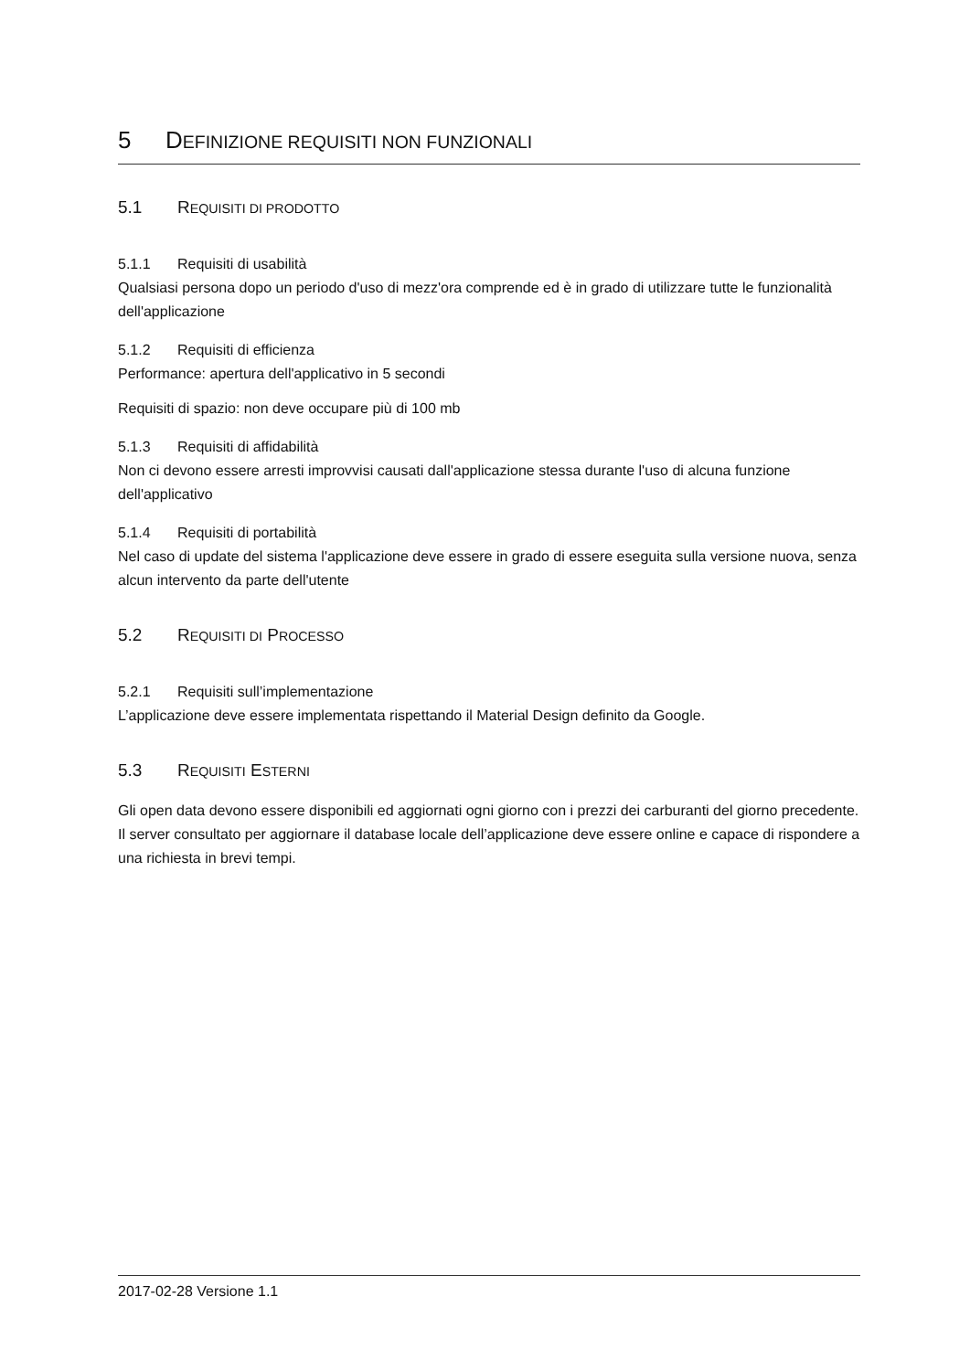5 DEFINIZIONE REQUISITI NON FUNZIONALI
5.1 REQUISITI DI PRODOTTO
5.1.1 Requisiti di usabilità
Qualsiasi persona dopo un periodo d'uso di mezz'ora comprende ed è in grado di utilizzare tutte le funzionalità dell'applicazione
5.1.2 Requisiti di efficienza
Performance: apertura dell'applicativo in 5 secondi
Requisiti di spazio: non deve occupare più di 100 mb
5.1.3 Requisiti di affidabilità
Non ci devono essere arresti improvvisi causati dall'applicazione stessa durante l'uso di alcuna funzione dell'applicativo
5.1.4 Requisiti di portabilità
Nel caso di update del sistema l'applicazione deve essere in grado di essere eseguita sulla versione nuova, senza alcun intervento da parte dell'utente
5.2 REQUISITI DI PROCESSO
5.2.1 Requisiti sull’implementazione
L’applicazione deve essere implementata rispettando il Material Design definito da Google.
5.3 REQUISITI ESTERNI
Gli open data devono essere disponibili ed aggiornati ogni giorno con i prezzi dei carburanti del giorno precedente. Il server consultato per aggiornare il database locale dell’applicazione deve essere online e capace di rispondere a una richiesta in brevi tempi.
2017-02-28 Versione 1.1